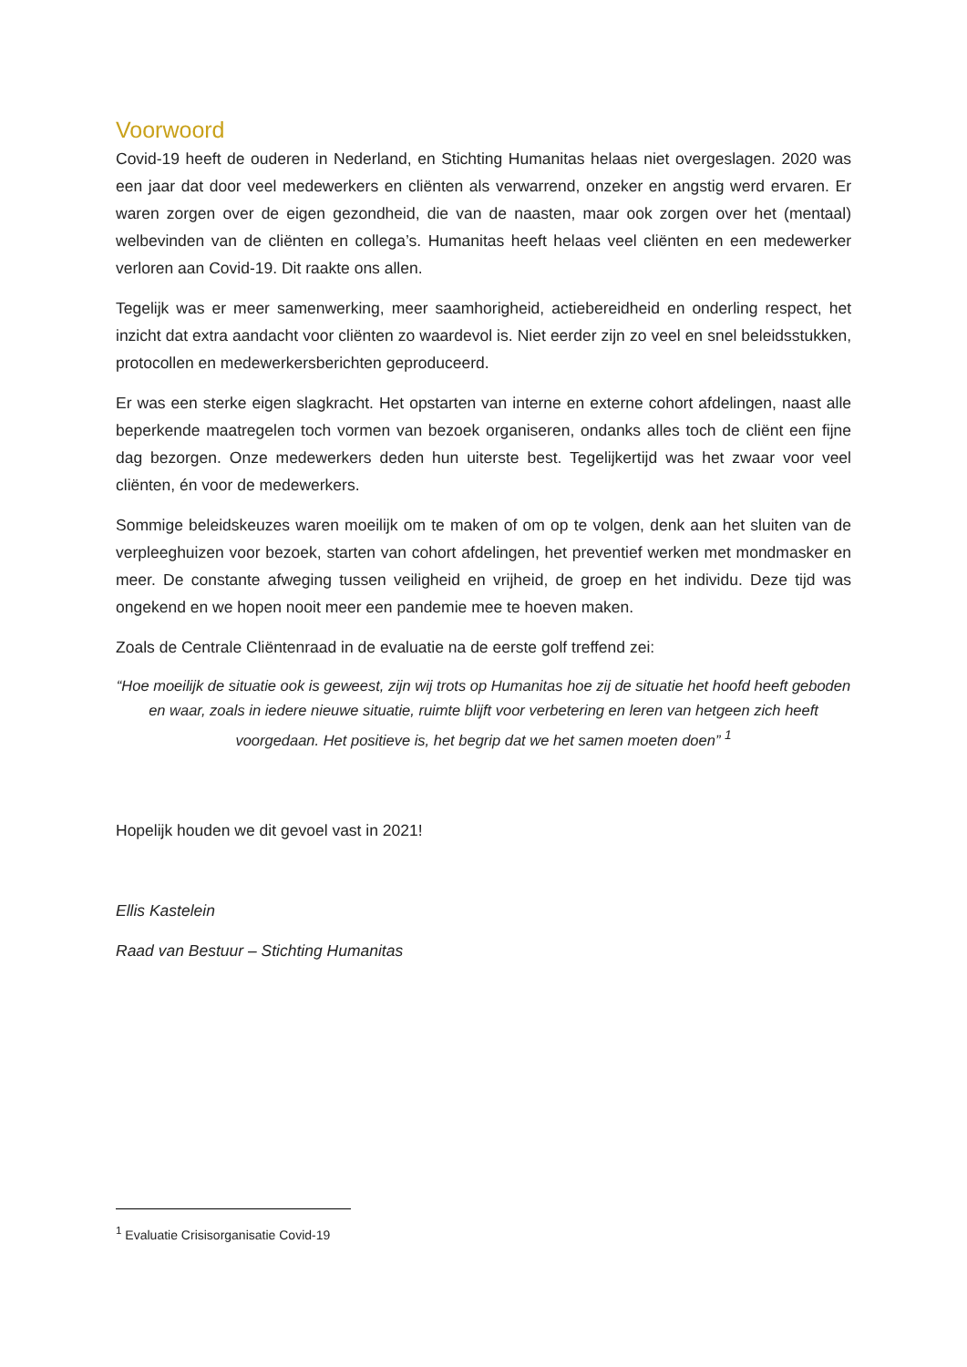Voorwoord
Covid-19 heeft de ouderen in Nederland, en Stichting Humanitas helaas niet overgeslagen. 2020 was een jaar dat door veel medewerkers en cliënten als verwarrend, onzeker en angstig werd ervaren. Er waren zorgen over de eigen gezondheid, die van de naasten, maar ook zorgen over het (mentaal) welbevinden van de cliënten en collega’s. Humanitas heeft helaas veel cliënten en een medewerker verloren aan Covid-19. Dit raakte ons allen.
Tegelijk was er meer samenwerking, meer saamhorigheid, actiebereidheid en onderling respect, het inzicht dat extra aandacht voor cliënten zo waardevol is. Niet eerder zijn zo veel en snel beleidsstukken, protocollen en medewerkersberichten geproduceerd.
Er was een sterke eigen slagkracht. Het opstarten van interne en externe cohort afdelingen, naast alle beperkende maatregelen toch vormen van bezoek organiseren, ondanks alles toch de cliënt een fijne dag bezorgen. Onze medewerkers deden hun uiterste best. Tegelijkertijd was het zwaar voor veel cliënten, én voor de medewerkers.
Sommige beleidskeuzes waren moeilijk om te maken of om op te volgen, denk aan het sluiten van de verpleeghuizen voor bezoek, starten van cohort afdelingen, het preventief werken met mondmasker en meer. De constante afweging tussen veiligheid en vrijheid, de groep en het individu. Deze tijd was ongekend en we hopen nooit meer een pandemie mee te hoeven maken.
Zoals de Centrale Cliëntenraad in de evaluatie na de eerste golf treffend zei:
“Hoe moeilijk de situatie ook is geweest, zijn wij trots op Humanitas hoe zij de situatie het hoofd heeft geboden en waar, zoals in iedere nieuwe situatie, ruimte blijft voor verbetering en leren van hetgeen zich heeft voorgedaan. Het positieve is, het begrip dat we het samen moeten doen” <sup>1</sup>
Hopelijk houden we dit gevoel vast in 2021!
Ellis Kastelein
Raad van Bestuur – Stichting Humanitas
<sup>1</sup> Evaluatie Crisisorganisatie Covid-19